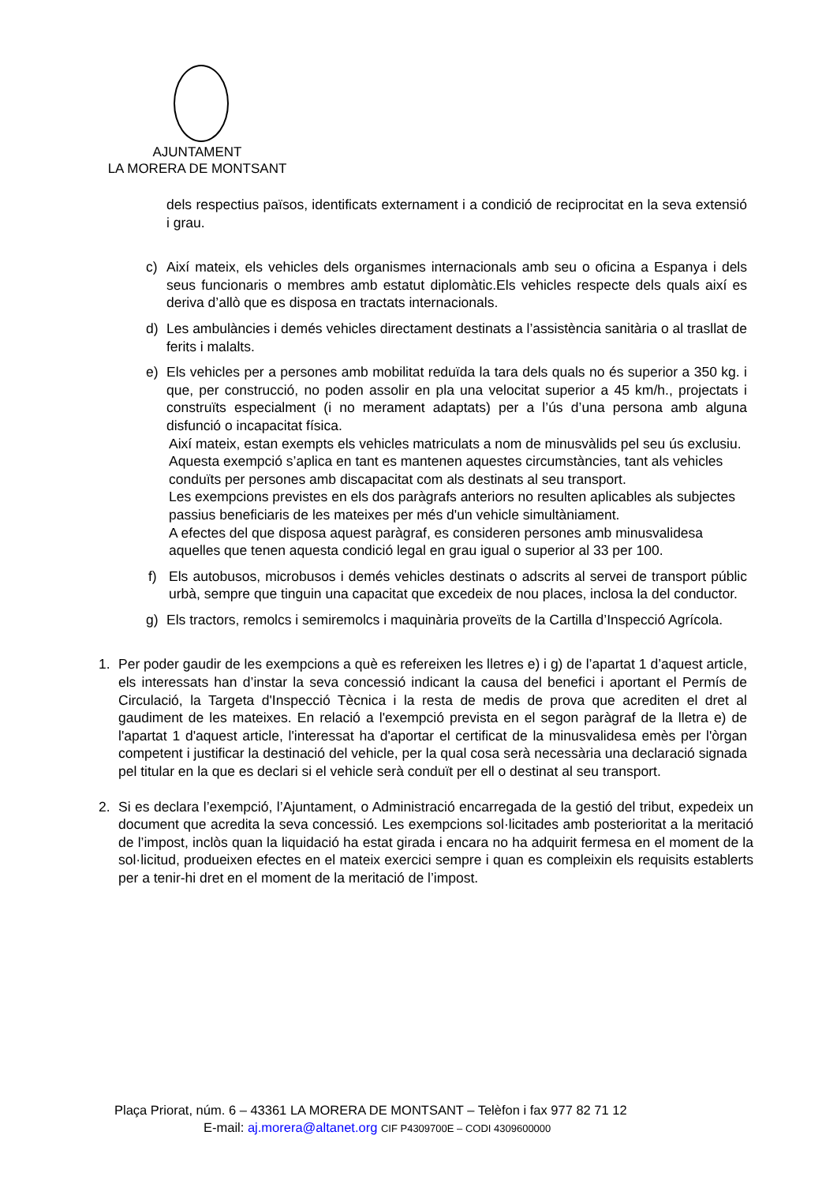AJUNTAMENT
LA MORERA DE MONTSANT
dels respectius països, identificats externament i a condició de reciprocitat en la seva extensió i grau.
c) Així mateix, els vehicles dels organismes internacionals amb seu o oficina a Espanya i dels seus funcionaris o membres amb estatut diplomàtic.Els vehicles respecte dels quals així es deriva d’allò que es disposa en tractats internacionals.
d) Les ambulàncies i demés vehicles directament destinats a l’assistència sanitària o al trasllat de ferits i malalts.
e) Els vehicles per a persones amb mobilitat reduïda la tara dels quals no és superior a 350 kg. i que, per construcció, no poden assolir en pla una velocitat superior a 45 km/h., projectats i construïts especialment (i no merament adaptats) per a l’ús d’una persona amb alguna disfunció o incapacitat física.
Així mateix, estan exempts els vehicles matriculats a nom de minusvàlids pel seu ús exclusiu. Aquesta exempció s’aplica en tant es mantenen aquestes circumstàncies, tant als vehicles conduïts per persones amb discapacitat com als destinats al seu transport.
Les exempcions previstes en els dos paràgrafs anteriors no resulten aplicables als subjectes passius beneficiaris de les mateixes per més d'un vehicle simultàniament.
A efectes del que disposa aquest paràgraf, es consideren persones amb minusvalidesa aquelles que tenen aquesta condició legal en grau igual o superior al 33 per 100.
f) Els autobusos, microbusos i demés vehicles destinats o adscrits al servei de transport públic urbà, sempre que tinguin una capacitat que excedeix de nou places, inclosa la del conductor.
g) Els tractors, remolcs i semiremolcs i maquinària proveïts de la Cartilla d’Inspecció Agrícola.
1. Per poder gaudir de les exempcions a què es refereixen les lletres e) i g) de l’apartat 1 d’aquest article, els interessats han d’instar la seva concessió indicant la causa del benefici i aportant el Permís de Circulació, la Targeta d'Inspecció Tècnica i la resta de medis de prova que acrediten el dret al gaudiment de les mateixes. En relació a l'exempció prevista en el segon paràgraf de la lletra e) de l'apartat 1 d'aquest article, l'interessat ha d'aportar el certificat de la minusvalidesa emès per l'òrgan competent i justificar la destinació del vehicle, per la qual cosa serà necessària una declaració signada pel titular en la que es declari si el vehicle serà conduït per ell o destinat al seu transport.
2. Si es declara l’exempció, l’Ajuntament, o Administració encarregada de la gestió del tribut, expedeix un document que acredita la seva concessió. Les exempcions sol·licitades amb posterioritat a la meritació de l’impost, inclòs quan la liquidació ha estat girada i encara no ha adquirit fermesa en el moment de la sol·licitud, produeixen efectes en el mateix exercici sempre i quan es compleixin els requisits establerts per a tenir-hi dret en el moment de la meritació de l’impost.
Plaça Priorat, núm. 6 – 43361 LA MORERA DE MONTSANT – Telèfon i fax 977 82 71 12
E-mail: aj.morera@altanet.org CIF P4309700E – CODI 4309600000